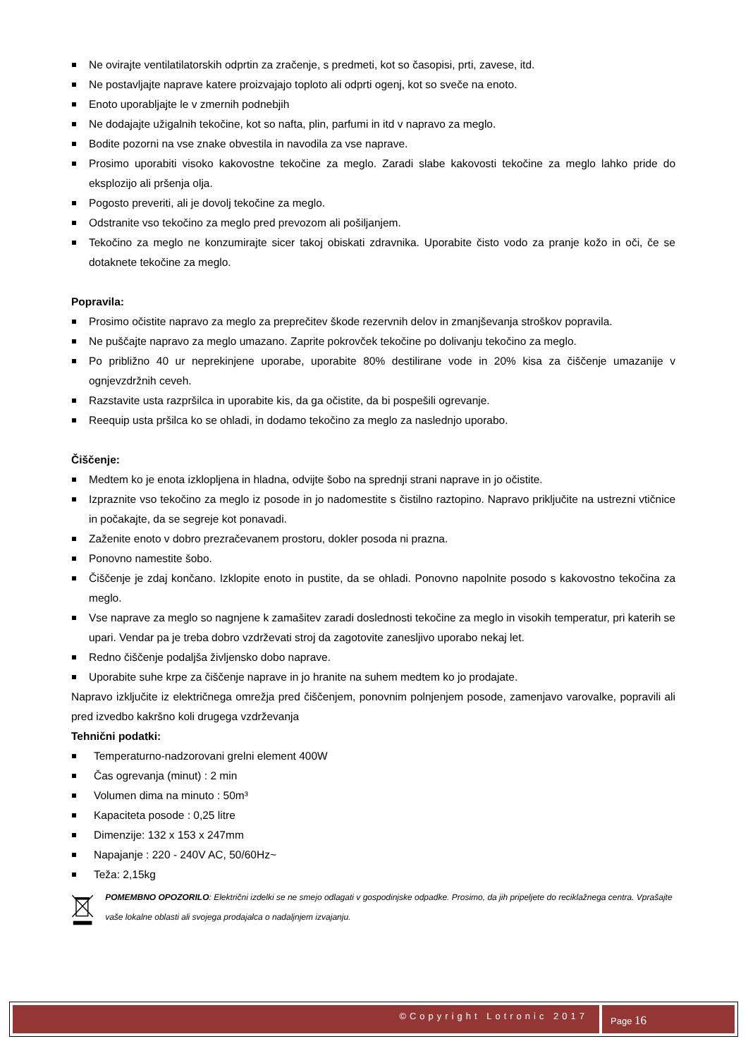Ne ovirajte ventilatilatorskih odprtin za zračenje, s predmeti, kot so časopisi, prti, zavese, itd.
Ne postavljajte naprave katere proizvajajo toploto ali odprti ogenj, kot so sveče na enoto.
Enoto uporabljajte le v zmernih podnebjih
Ne dodajajte užigalnih tekočine, kot so nafta, plin, parfumi in itd v napravo za meglo.
Bodite pozorni na vse znake obvestila in navodila za vse naprave.
Prosimo uporabiti visoko kakovostne tekočine za meglo. Zaradi slabe kakovosti tekočine za meglo lahko pride do eksplozijo ali pršenja olja.
Pogosto preveriti, ali je dovolj tekočine za meglo.
Odstranite vso tekočino za meglo pred prevozom ali pošiljanjem.
Tekočino za meglo ne konzumirajte sicer takoj obiskati zdravnika. Uporabite čisto vodo za pranje kožo in oči, če se dotaknete tekočine za meglo.
Popravila:
Prosimo očistite napravo za meglo za preprečitev škode rezervnih delov in zmanjševanja stroškov popravila.
Ne puščajte napravo za meglo umazano. Zaprite pokrovček tekočine po dolivanju tekočino za meglo.
Po približno 40 ur neprekinjene uporabe, uporabite 80% destilirane vode in 20% kisa za čiščenje umazanije v ognjevzdržnih ceveh.
Razstavite usta razpršilca in uporabite kis, da ga očistite, da bi pospešili ogrevanje.
Reequip usta pršilca ko se ohladi, in dodamo tekočino za meglo za naslednjo uporabo.
Čiščenje:
Medtem ko je enota izklopljena in hladna, odvijte šobo na sprednji strani naprave in jo očistite.
Izpraznite vso tekočino za meglo iz posode in jo nadomestite s čistilno raztopino. Napravo priključite na ustrezni vtičnice in počakajte, da se segreje kot ponavadi.
Zaženite enoto v dobro prezračevanem prostoru, dokler posoda ni prazna.
Ponovno namestite šobo.
Čiščenje je zdaj končano. Izklopite enoto in pustite, da se ohladi. Ponovno napolnite posodo s kakovostno tekočina za meglo.
Vse naprave za meglo so nagnjene k zamašitev zaradi doslednosti tekočine za meglo in visokih temperatur, pri katerih se upari. Vendar pa je treba dobro vzdrževati stroj da zagotovite zanesljivo uporabo nekaj let.
Redno čiščenje podaljša življensko dobo naprave.
Uporabite suhe krpe za čiščenje naprave in jo hranite na suhem medtem ko jo prodajate.
Napravo izključite iz električnega omrežja pred čiščenjem, ponovnim polnjenjem posode, zamenjavo varovalke, popravili ali pred izvedbo kakršno koli drugega vzdrževanja
Tehnični podatki:
Temperaturno-nadzorovani grelni element 400W
Čas ogrevanja (minut) : 2 min
Volumen dima na minuto : 50m³
Kapaciteta posode : 0,25 litre
Dimenzije: 132 x 153 x 247mm
Napajanje : 220 - 240V AC, 50/60Hz~
Teža: 2,15kg
POMEMBNO OPOZORILO: Električni izdelki se ne smejo odlagati v gospodinjske odpadke. Prosimo, da jih pripeljete do reciklažnega centra. Vprašajte vaše lokalne oblasti ali svojega prodajalca o nadaljnjem izvajanju.
©Copyright Lotronic 2017
Page 16